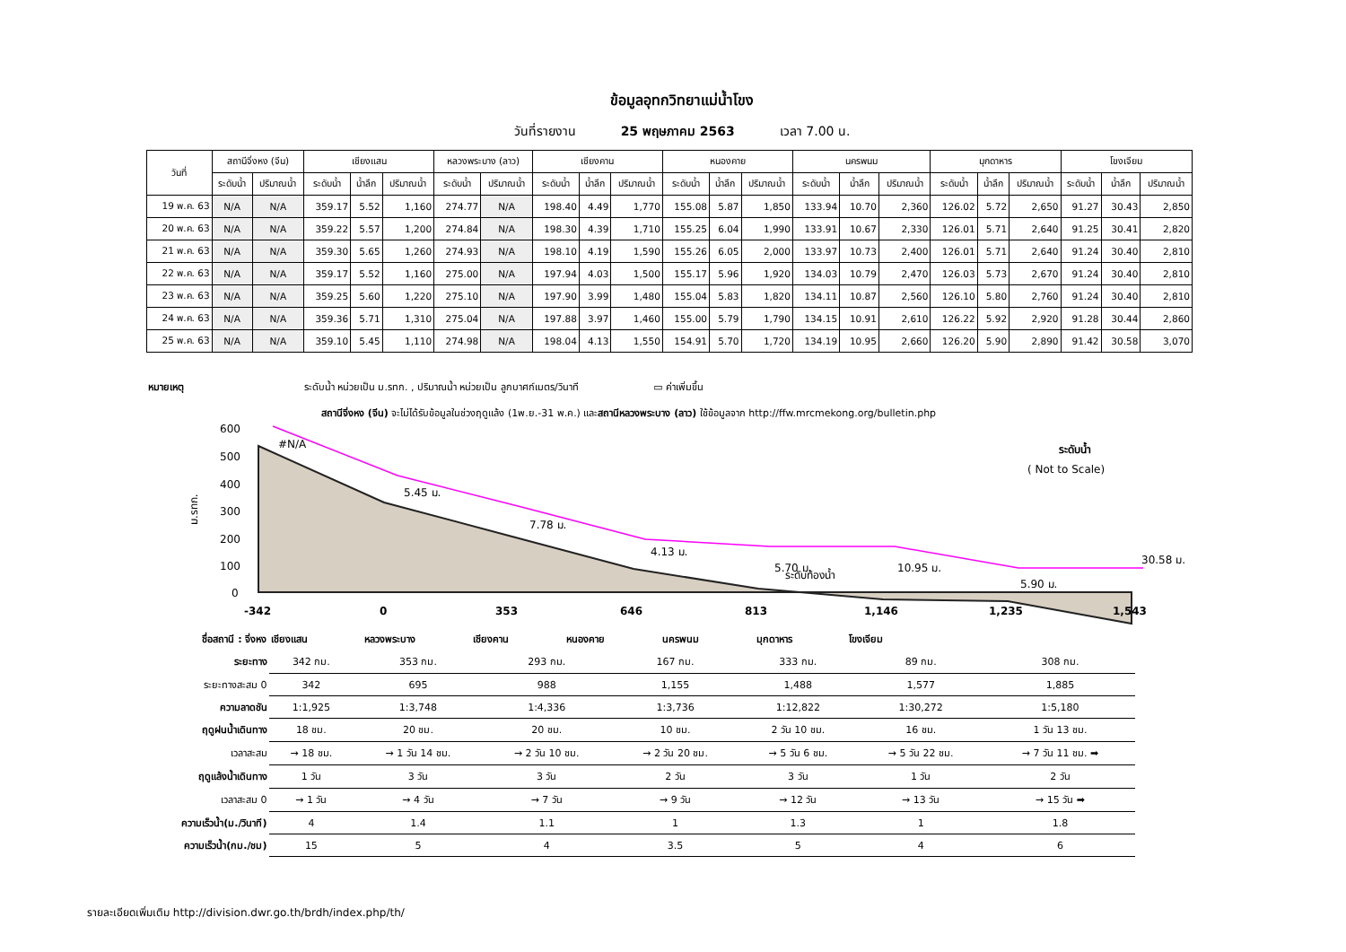ข้อมูลอุทกวิทยาแม่น้ำโขง
วันที่รายงาน 25 พฤษภาคม 2563 เวลา 7.00 น.
| วันที่ | สถานีจิ่งหง (จีน) | | เชียงแสน | | | หลวงพระบาง (ลาว) | | เชียงคาน | | | หนองคาย | | | นครพนม | | | มุกดาหาร | | | โขงเจียม | | |
| --- | --- | --- | --- | --- | --- | --- | --- | --- | --- | --- | --- | --- | --- | --- | --- | --- | --- | --- | --- | --- | --- | --- |
| | ระดับน้ำ | ปริมาณน้ำ | ระดับน้ำ | น้ำลึก | ปริมาณน้ำ | ระดับน้ำ | ปริมาณน้ำ | ระดับน้ำ | น้ำลึก | ปริมาณน้ำ | ระดับน้ำ | น้ำลึก | ปริมาณน้ำ | ระดับน้ำ | น้ำลึก | ปริมาณน้ำ | ระดับน้ำ | น้ำลึก | ปริมาณน้ำ | ระดับน้ำ | น้ำลึก | ปริมาณน้ำ |
| 19 พ.ค. 63 | N/A | N/A | 359.17 | 5.52 | 1,160 | 274.77 | N/A | 198.40 | 4.49 | 1,770 | 155.08 | 5.87 | 1,850 | 133.94 | 10.70 | 2,360 | 126.02 | 5.72 | 2,650 | 91.27 | 30.43 | 2,850 |
| 20 พ.ค. 63 | N/A | N/A | 359.22 | 5.57 | 1,200 | 274.84 | N/A | 198.30 | 4.39 | 1,710 | 155.25 | 6.04 | 1,990 | 133.91 | 10.67 | 2,330 | 126.01 | 5.71 | 2,640 | 91.25 | 30.41 | 2,820 |
| 21 พ.ค. 63 | N/A | N/A | 359.30 | 5.65 | 1,260 | 274.93 | N/A | 198.10 | 4.19 | 1,590 | 155.26 | 6.05 | 2,000 | 133.97 | 10.73 | 2,400 | 126.01 | 5.71 | 2,640 | 91.24 | 30.40 | 2,810 |
| 22 พ.ค. 63 | N/A | N/A | 359.17 | 5.52 | 1,160 | 275.00 | N/A | 197.94 | 4.03 | 1,500 | 155.17 | 5.96 | 1,920 | 134.03 | 10.79 | 2,470 | 126.03 | 5.73 | 2,670 | 91.24 | 30.40 | 2,810 |
| 23 พ.ค. 63 | N/A | N/A | 359.25 | 5.60 | 1,220 | 275.10 | N/A | 197.90 | 3.99 | 1,480 | 155.04 | 5.83 | 1,820 | 134.11 | 10.87 | 2,560 | 126.10 | 5.80 | 2,760 | 91.24 | 30.40 | 2,810 |
| 24 พ.ค. 63 | N/A | N/A | 359.36 | 5.71 | 1,310 | 275.04 | N/A | 197.88 | 3.97 | 1,460 | 155.00 | 5.79 | 1,790 | 134.15 | 10.91 | 2,610 | 126.22 | 5.92 | 2,920 | 91.28 | 30.44 | 2,860 |
| 25 พ.ค. 63 | N/A | N/A | 359.10 | 5.45 | 1,110 | 274.98 | N/A | 198.04 | 4.13 | 1,550 | 154.91 | 5.70 | 1,720 | 134.19 | 10.95 | 2,660 | 126.20 | 5.90 | 2,890 | 91.42 | 30.58 | 3,070 |
หมายเหตุ ระดับน้ำ หน่วยเป็น ม.รทก. , ปริมาณน้ำ หน่วยเป็น ลูกบาศก์เมตร/วินาที ▭ ค่าเพิ่มขึ้น
สถานีจิ่งหง (จีน) จะไม่ได้รับข้อมูลในช่วงฤดูแล้ง (1พ.ย.-31 พ.ค.) และสถานีหลวงพระบาง (ลาว) ใช้ข้อมูลจาก http://ffw.mrcmekong.org/bulletin.php
600
500
400
300
200
100
0
ม.รทก.
#N/A
5.45 ม.
7.78 ม.
4.13 ม.
5.70 ม.
10.95 ม.
5.90 ม.
30.58 ม.
ระดับน้ำ
( Not to Scale)
ระดับท้องน้ำ
-342
0
353
646
813
1,146
1,235
1,543
| ชื่อสถานี : จิ่งหง | เชียงแสน หลวงพระบาง เชียงคาน หนองคาย นครพนม มุกดาหาร โขงเจียม | | | | | | |
| ระยะทาง | 342 กม. | 353 กม. | 293 กม. | 167 กม. | 333 กม. | 89 กม. | 308 กม. |
| ระยะทางสะสม 0 | 342 | 695 | 988 | 1,155 | 1,488 | 1,577 | 1,885 |
| ความลาดชัน | 1:1,925 | 1:3,748 | 1:4,336 | 1:3,736 | 1:12,822 | 1:30,272 | 1:5,180 |
| ฤดูฝนน้ำเดินทาง | 18 ชม. | 20 ชม. | 20 ชม. | 10 ชม. | 2 วัน 10 ชม. | 16 ชม. | 1 วัน 13 ชม. |
| เวลาสะสม | → 18 ชม. | → 1 วัน 14 ชม. | → 2 วัน 10 ชม. | → 2 วัน 20 ชม. | → 5 วัน 6 ชม. | → 5 วัน 22 ชม. | → 7 วัน 11 ชม. ➡ |
| ฤดูแล้งน้ำเดินทาง | 1 วัน | 3 วัน | 3 วัน | 2 วัน | 3 วัน | 1 วัน | 2 วัน |
| เวลาสะสม 0 | → 1 วัน | → 4 วัน | → 7 วัน | → 9 วัน | → 12 วัน | → 13 วัน | → 15 วัน ➡ |
| ความเร็วน้ำ(ม./วินาที) | 4 | 1.4 | 1.1 | 1 | 1.3 | 1 | 1.8 |
| ความเร็วน้ำ(กม./ชม) | 15 | 5 | 4 | 3.5 | 5 | 4 | 6 |
รายละเอียดเพิ่มเติม http://division.dwr.go.th/brdh/index.php/th/